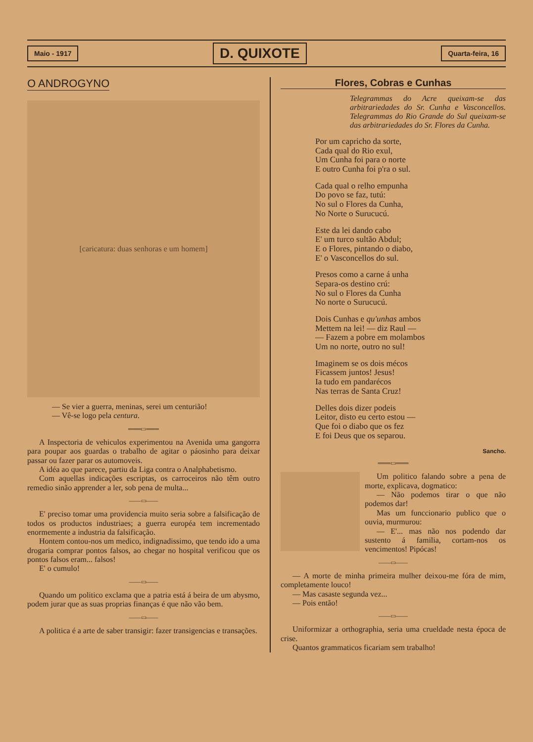Maio - 1917 D. QUIXOTE Quarta-feira, 16
O ANDROGYNO
[caricatura: duas senhoras e um homem]
— Se vier a guerra, meninas, serei um centurião!
— Vê-se logo pela centura.
═══▭═══
A Inspectoria de vehiculos experimentou na Avenida uma gangorra para poupar aos guardas o trabalho de agitar o páosinho para deixar passar ou fazer parar os automoveis.
A idéa ao que parece, partiu da Liga contra o Analphabetismo.
Com aquellas indicações escriptas, os carroceiros não têm outro remedio sinão apprender a ler, sob pena de multa...
——▭——
E' preciso tomar uma providencia muito seria sobre a falsificação de todos os productos industriaes; a guerra européa tem incrementado enormemente a industria da falsificação.
Hontem contou-nos um medico, indignadissimo, que tendo ido a uma drogaria comprar pontos falsos, ao chegar no hospital verificou que os pontos falsos eram... falsos!
E' o cumulo!
——▭——
Quando um politico exclama que a patria está á beira de um abysmo, podem jurar que as suas proprias finanças é que não vão bem.
——▭——
A politica é a arte de saber transigir: fazer transigencias e transações.
Flores, Cobras e Cunhas
Telegrammas do Acre queixam-se das arbitrariedades do Sr. Cunha e Vasconcellos. Telegrammas do Rio Grande do Sul queixam-se das arbitrariedades do Sr. Flores da Cunha.
Por um capricho da sorte,
Cada qual do Rio exul,
Um Cunha foi para o norte
E outro Cunha foi p'ra o sul.
Cada qual o relho empunha
Do povo se faz, tutú:
No sul o Flores da Cunha,
No Norte o Surucucú.
Este da lei dando cabo
E' um turco sultão Abdul;
E o Flores, pintando o diabo,
E' o Vasconcellos do sul.
Presos como a carne á unha
Separa-os destino crú:
No sul o Flores da Cunha
No norte o Surucucú.
Dois Cunhas e qu'unhas ambos
Mettem na lei! — diz Raul —
— Fazem a pobre em molambos
Um no norte, outro no sul!
Imaginem se os dois mécos
Ficassem juntos! Jesus!
Ia tudo em pandarécos
Nas terras de Santa Cruz!
Delles dois dizer podeis
Leitor, disto eu certo estou —
Que foi o diabo que os fez
E foi Deus que os separou.
Sancho.
═══▭═══
Um politico falando sobre a pena de morte, explicava, dogmatico:
— Não podemos tirar o que não podemos dar!
Mas um funccionario publico que o ouvia, murmurou:
— E'... mas não nos podendo dar sustento á familia, cortam-nos os vencimentos! Pipócas!
——▭——
— A morte de minha primeira mulher deixou-me fóra de mim, completamente louco!
— Mas casaste segunda vez...
— Pois então!
——▭——
Uniformizar a orthographia, seria uma crueldade nesta época de crise.
Quantos grammaticos ficariam sem trabalho!